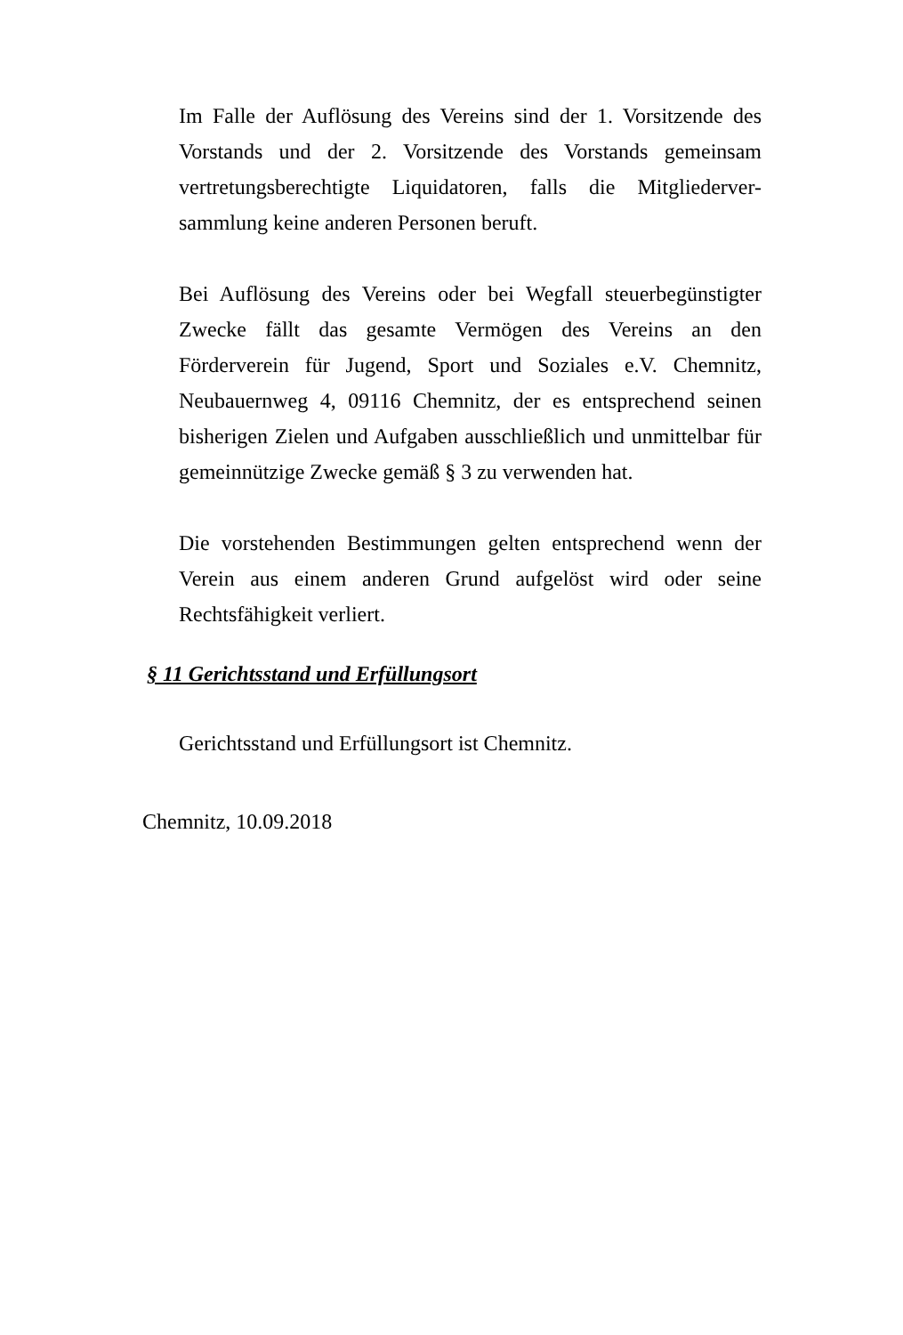Im Falle der Auflösung des Vereins sind der 1. Vorsitzende des Vorstands und der 2. Vorsitzende des Vorstands gemeinsam vertretungsberechtigte Liquidatoren, falls die Mitgliederver-sammlung keine anderen Personen beruft.
Bei Auflösung des Vereins oder bei Wegfall steuerbegünstigter Zwecke fällt das gesamte Vermögen des Vereins an den Förderverein für Jugend, Sport und Soziales e.V. Chemnitz, Neubauernweg 4, 09116 Chemnitz, der es entsprechend seinen bisherigen Zielen und Aufgaben ausschließlich und unmittelbar für gemeinnützige Zwecke gemäß § 3 zu verwenden hat.
Die vorstehenden Bestimmungen gelten entsprechend wenn der Verein aus einem anderen Grund aufgelöst wird oder seine Rechtsfähigkeit verliert.
§ 11 Gerichtsstand und Erfüllungsort
Gerichtsstand und Erfüllungsort ist Chemnitz.
Chemnitz, 10.09.2018